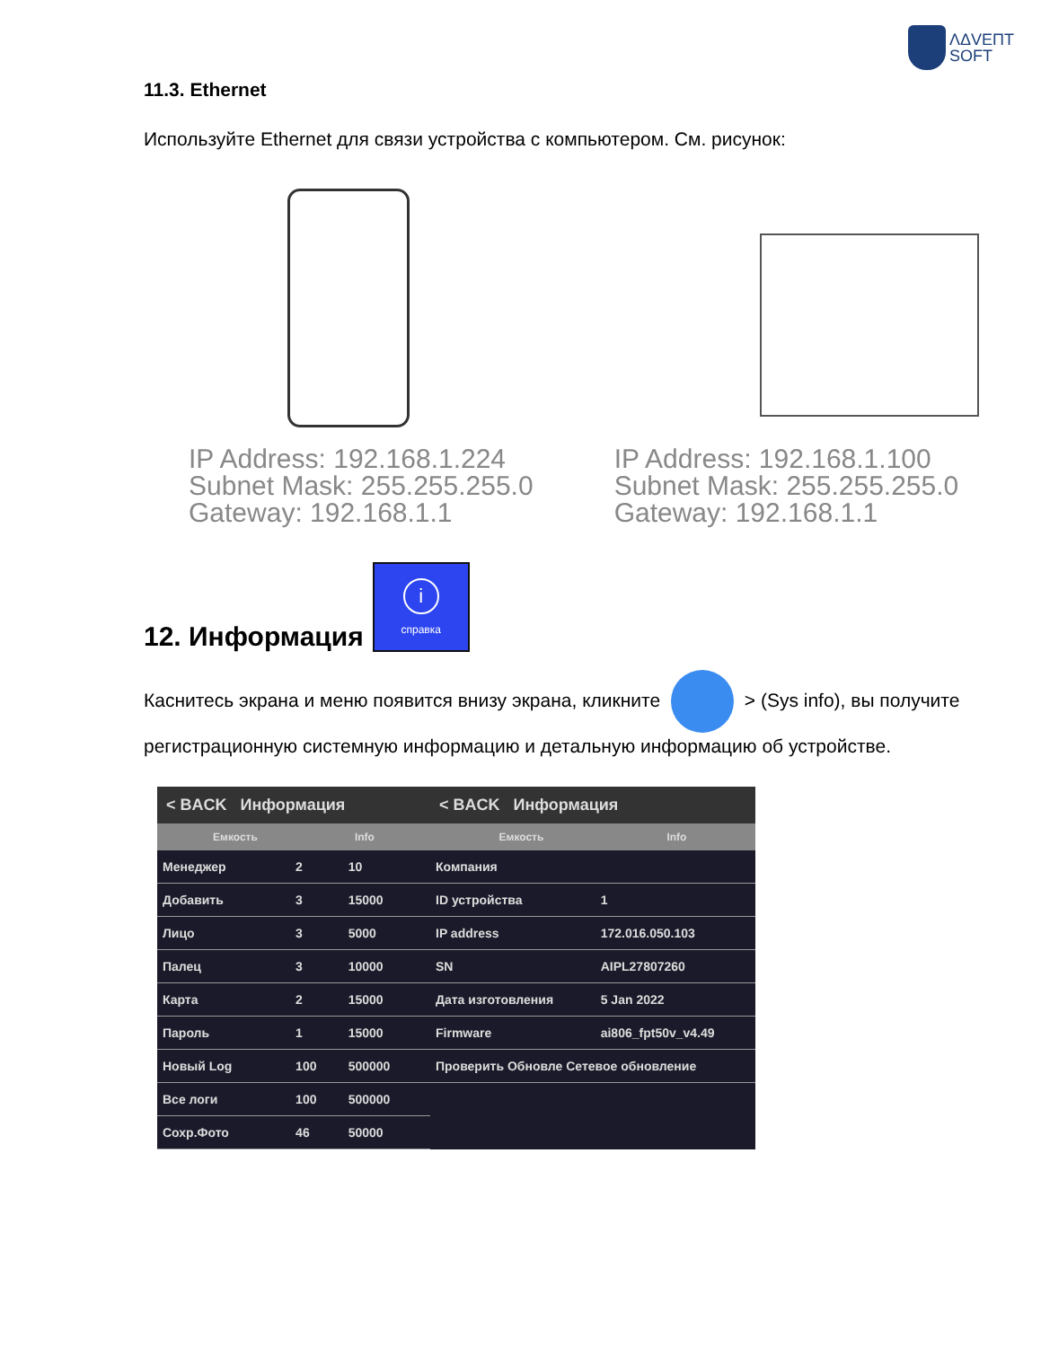ΛΔVEПT
SOFT
11.3. Ethernet
Используйте Ethernet для связи устройства с компьютером. См. рисунок:
IP Address: 192.168.1.224
Subnet Mask: 255.255.255.0
Gateway: 192.168.1.1
IP Address: 192.168.1.100
Subnet Mask: 255.255.255.0
Gateway: 192.168.1.1
12. Информация i
справка
Каснитесь экрана и меню появится внизу экрана, кликните > (Sys info), вы получите регистрационную системную информацию и детальную информацию об устройстве.
< BACK Информация
Емкость Info
| Менеджер | 2 | 10 |
| Добавить | 3 | 15000 |
| Лицо | 3 | 5000 |
| Палец | 3 | 10000 |
| Карта | 2 | 15000 |
| Пароль | 1 | 15000 |
| Новый Log | 100 | 500000 |
| Все логи | 100 | 500000 |
| Сохр.Фото | 46 | 50000 |
< BACK Информация
Емкость Info
| Компания | |
| ID устройства | 1 |
| IP address | 172.016.050.103 |
| SN | AIPL27807260 |
| Дата изготовления | 5 Jan 2022 |
| Firmware | ai806_fpt50v_v4.49 |
| Проверить Обновле Сетевое обновление | |